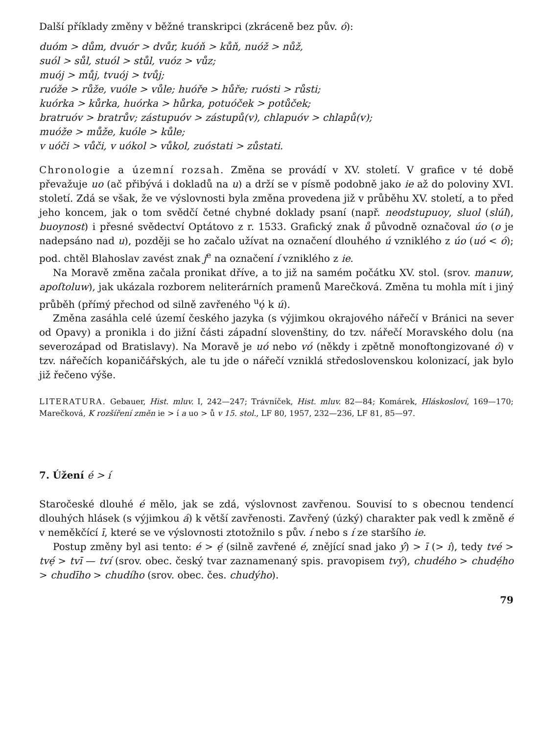Další příklady změny v běžné transkripci (zkráceně bez pův. ó):
duóm > dům, dvuór > dvůr, kuóň > kůň, nuóž > nůž,
suól > sůl, stuól > stůl, vuóz > vůz;
muój > můj, tvuój > tvůj;
ruóže > růže, vuóle > vůle; huóře > hůře; ruósti > růsti;
kuórka > kůrka, huórka > hůrka, potuóček > potůček;
bratruóv > bratrův; zástupuóv > zástupů(v), chlapuóv > chlapů(v);
muóže > může, kuóle > kůle;
v uóči > vůči, v uókol > vůkol, zuóstati > zůstati.
Chronologie a územní rozsah. Změna se provádí v XV. století. V grafice v té době převažuje uo (ač přibývá i dokladů na u) a drží se v písmě podobně jako ie až do poloviny XVI. století. Zdá se však, že ve výslovnosti byla změna provedena již v průběhu XV. století, a to před jeho koncem, jak o tom svědčí četné chybné doklady psaní (např. neodstupuoy, sluol (slúl), buoynost) i přesné svědectví Optátovo z r. 1533. Grafický znak ů původně označoval úo (o je nadepsáno nad u), později se ho začalo užívat na označení dlouhého ú vzniklého z úo (uó < ó); pod. chtěl Blahoslav zavést znak j<sup>e</sup> na označení í vzniklého z ie.
Na Moravě změna začala pronikat dříve, a to již na samém počátku XV. stol. (srov. manuw, apoſtoluw), jak ukázala rozborem neliterárních pramenů Marečková. Změna tu mohla mít i jiný průběh (přímý přechod od silně zavřeného <sup>u</sup>ọ́ k ú).
Změna zasáhla celé území českého jazyka (s výjimkou okrajového nářečí v Bránici na sever od Opavy) a pronikla i do jižní části západní slovenštiny, do tzv. nářečí Moravského dolu (na severozápad od Bratislavy). Na Moravě je uó nebo vó (někdy i zpětně monoftongizované ó) v tzv. nářečích kopaničářských, ale tu jde o nářečí vzniklá středoslovenskou kolonizací, jak bylo již řečeno výše.
LITERATURA. Gebauer, Hist. mluv. I, 242—247; Trávníček, Hist. mluv. 82—84; Komárek, Hláskosloví, 169—170; Marečková, K rozšíření změn ie > í a uo > ů v 15. stol., LF 80, 1957, 232—236, LF 81, 85—97.
7. Úžení é > í
Staročeské dlouhé é mělo, jak se zdá, výslovnost zavřenou. Souvisí to s obecnou tendencí dlouhých hlásek (s výjimkou á) k větší zavřenosti. Zavřený (úzký) charakter pak vedl k změně é v neměkčící ī, které se ve výslovnosti ztotožnilo s pův. í nebo s í ze staršího ie.
Postup změny byl asi tento: é > ẹ́ (silně zavřené é, znějící snad jako ý́) > ī (> í), tedy tvé > tvẹ́ > tvī — tví (srov. obec. český tvar zaznamenaný spis. pravopisem tvý), chudého > chudẹ́ho > chudīho > chudího (srov. obec. čes. chudýho).
79